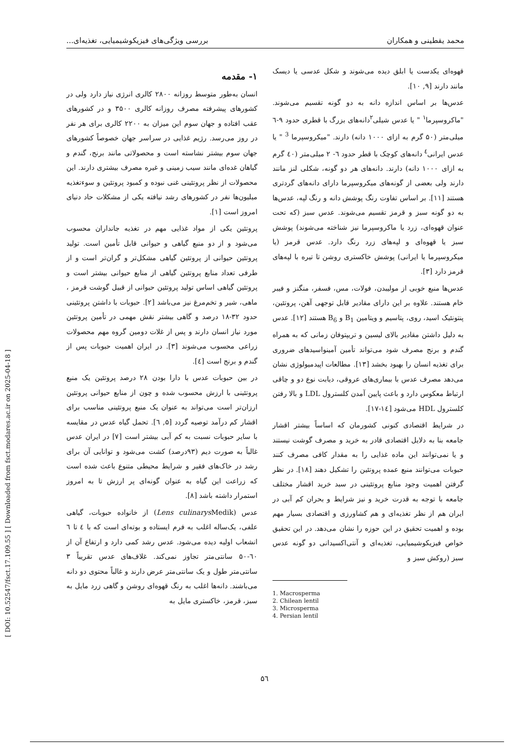محمد یقطینی و همکاران بررسی ویژگی‌های فیزیکوشیمیایی، تغذیه‌ای...
[ DOI: 10.52547/fsct.17.109.55 ] [ Downloaded from fsct.modares.ac.ir on 2025-04-18 ]
۱- مقدمه
انسان به‌طور متوسط روزانه ۲۸۰۰ کالری انرژی نیاز دارد ولی در کشورهای پیشرفته مصرف روزانه کالری ۳۵۰۰ و در کشورهای عقب افتاده و جهان سوم این میزان به ۲۲۰۰ کالری برای هر نفر در روز می‌رسد. رژیم غذایی در سراسر جهان خصوصاً کشورهای جهان سوم بیشتر نشاسته است و محصولاتی مانند برنج، گندم و گیاهان غده‌ای مانند سیب زمینی و غیره مصرف بیشتری دارند. این محصولات از نظر پروتئینی غنی نبوده و کمبود پروتئین و سوءتغذیه میلیون‌ها نفر در کشورهای رشد نیافته یکی از مشکلات حاد دنیای امروز است [۱].
پروتئین یکی از مواد غذایی مهم در تغذیه جانداران محسوب می‌شود و از دو منبع گیاهی و حیوانی قابل تأمین است. تولید پروتئین حیوانی از پروتئین گیاهی مشکل‌تر و گران‌تر است و از طرفی تعداد منابع پروتئین گیاهی از منابع حیوانی بیشتر است و پروتئین گیاهی اساس تولید پروتئین حیوانی از قبیل گوشت قرمز ، ماهی، شیر و تخم‌مرغ نیز می‌باشد [۲]. حبوبات با داشتن پروتئینی حدود ۳۲-۱۸ درصد و گاهی بیشتر نقش مهمی در تأمین پروتئین مورد نیاز انسان دارند و پس از غلات دومین گروه مهم محصولات زراعی محسوب می‌شوند [۳]. در ایران اهمیت حبوبات پس از گندم و برنج است [٤].
در بین حبوبات عدس با دارا بودن ۲۸ درصد پروتئین یک منبع پروتئینی با ارزش محسوب شده و چون از منابع حیوانی پروتئین ارزان‌تر است می‌تواند به عنوان یک منبع پروتئینی مناسب برای اقشار کم درآمد توصیه گردد [۵, ٦]. تحمل گیاه عدس در مقایسه با سایر حبوبات نسبت به کم آبی بیشتر است [۷] در ایران عدس غالباً به صورت دیم (۹۳درصد) کشت می‌شود و توانایی آن برای رشد در خاک‌های فقیر و شرایط محیطی متنوع باعث شده است که زراعت این گیاه به عنوان گونه‌ای پر ارزش تا به امروز استمرار داشته باشد [۸].
عدس (Lens culinarys Medik) از خانواده حبوبات، گیاهی علفی، یک‌ساله اغلب به فرم ایستاده و بوته‌ای است که با ٤ تا ٦ انشعاب اولیه دیده می‌شود. عدس رشد کمی دارد و ارتفاع آن از ٦۰-۵۰ سانتی‌متر تجاوز نمی‌کند. غلاف‌های عدس تقریباً ۳ سانتی‌متر طول و یک سانتی‌متر عرض دارند و غالباً محتوی دو دانه می‌باشند. دانه‌ها اغلب به رنگ قهوه‌ای روشن و گاهی زرد مایل به سبز، قرمز، خاکستری مایل به
قهوه‌ای یکدست یا ابلق دیده می‌شوند و شکل عدسی یا دیسک مانند دارند [۹, ۱۰].
عدس‌ها بر اساس اندازه دانه به دو گونه تقسیم می‌شوند. "ماکروسپرما<sup>۱</sup> " یا عدس شیلی<sup>۲</sup>دانه‌های بزرگ با قطری حدود ۹-٦ میلی‌متر (۵۰ گرم به ازای ۱۰۰۰ دانه) دارند. "میکروسپرما <sup>3</sup> " یا عدس ایرانی<sup>٤</sup> دانه‌های کوچک با قطر حدود ٦- ۲ میلی‌متر (٤۰ گرم به ازای ۱۰۰۰ دانه) دارند. دانه‌های هر دو گونه، شکلی لنز مانند دارند ولی بعضی از گونه‌های میکروسپرما دارای دانه‌های گردتری هستند [۱۱]. بر اساس تفاوت رنگ پوشش دانه و رنگ لپه، عدس‌ها به دو گونه سبز و قرمز تقسیم می‌شوند. عدس سبز (که تحت عنوان قهوه‌ای، زرد یا ماکروسپرما نیز شناخته می‌شوند) پوشش سبز یا قهوه‌ای و لپه‌های زرد رنگ دارد. عدس قرمز (یا میکروسپرما یا ایرانی) پوشش خاکستری روشن تا تیره با لپه‌های قرمز دارد [۳].
عدس‌ها منبع خوبی از مولیبدن، فولات، مس، فسفر، منگنز و فیبر خام هستند. علاوه بر این دارای مقادیر قابل توجهی آهن، پروتئین، پنتونئیک اسید، روی، پتاسیم و ویتامین B<sub>1</sub> و B<sub>6</sub> هستند [۱۲]. عدس به دلیل داشتن مقادیر بالای لیسین و تریپتوفان زمانی که به همراه گندم و برنج مصرف شود می‌تواند تأمین آمینواسیدهای ضروری برای تغذیه انسان را بهبود بخشد [۱۳]. مطالعات اپیدمیولوژی نشان می‌دهد مصرف عدس با بیماری‌های عروقی، دیابت نوع دو و چاقی ارتباط معکوس دارد و باعث پایین آمدن کلسترول LDL و بالا رفتن کلسترول HDL می‌شود [۱٤-۱۷].
در شرایط اقتصادی کنونی کشورمان که اساساً بیشتر اقشار جامعه بنا به دلایل اقتصادی قادر به خرید و مصرف گوشت نیستند و یا نمی‌توانند این ماده غذایی را به مقدار کافی مصرف کنند حبوبات می‌توانند منبع عمده پروتئین را تشکیل دهند [۱۸]. در نظر گرفتن اهمیت وجود منابع پروتئینی در سبد خرید اقشار مختلف جامعه با توجه به قدرت خرید و نیز شرایط و بحران کم آبی در ایران هم از نظر تغذیه‌ای و هم کشاورزی و اقتصادی بسیار مهم بوده و اهمیت تحقیق در این حوزه را نشان می‌دهد. در این تحقیق خواص فیزیکوشیمیایی، تغذیه‌ای و آنتی‌اکسیدانی دو گونه عدس سبز (روکش سبز و
1. Macrosperma
2. Chilean lentil
3. Microsperma
4. Persian lentil
۵٦